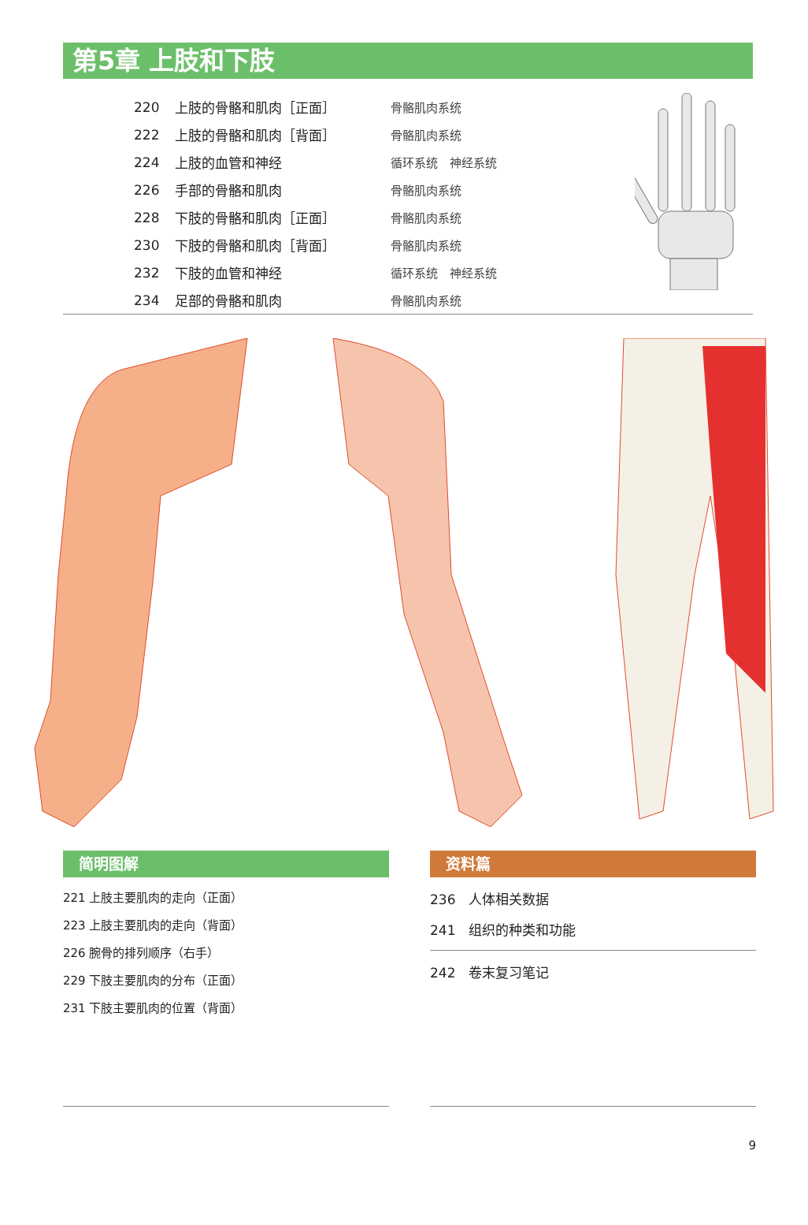第5章 上肢和下肢
| 220 | 上肢的骨骼和肌肉［正面］ | 骨骼肌肉系统 |
| 222 | 上肢的骨骼和肌肉［背面］ | 骨骼肌肉系统 |
| 224 | 上肢的血管和神经 | 循环系统 神经系统 |
| 226 | 手部的骨骼和肌肉 | 骨骼肌肉系统 |
| 228 | 下肢的骨骼和肌肉［正面］ | 骨骼肌肉系统 |
| 230 | 下肢的骨骼和肌肉［背面］ | 骨骼肌肉系统 |
| 232 | 下肢的血管和神经 | 循环系统 神经系统 |
| 234 | 足部的骨骼和肌肉 | 骨骼肌肉系统 |
简明图解
221 上肢主要肌肉的走向（正面）
223 上肢主要肌肉的走向（背面）
226 腕骨的排列顺序（右手）
229 下肢主要肌肉的分布（正面）
231 下肢主要肌肉的位置（背面）
资料篇
236　人体相关数据
241　组织的种类和功能
242　卷末复习笔记
9